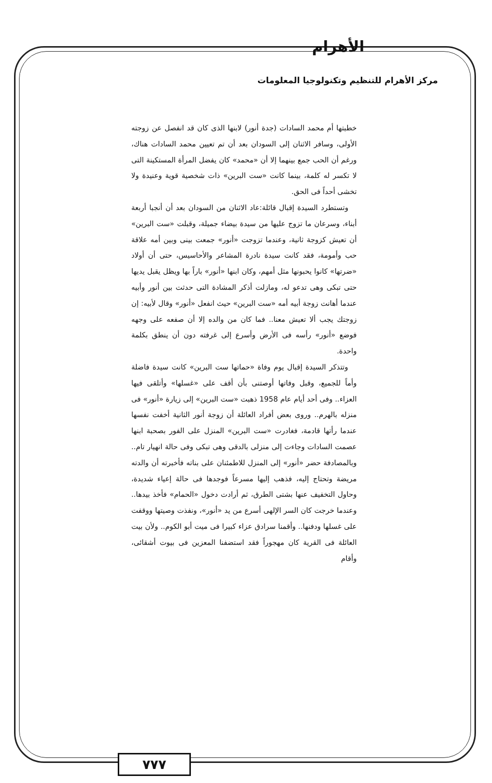الأهرام
مركز الأهرام للتنظيم وتكنولوجيا المعلومات
خطبتها أم محمد السادات (جدة أنور) لابنها الذى كان قد انفصل عن زوجته الأولى، وسافر الاثنان إلى السودان بعد أن تم تعيين محمد السادات هناك، ورغم أن الحب جمع بينهما إلا أن «محمد» كان يفضل المرأة المستكينة التى لا تكسر له كلمة، بينما كانت «ست البرين» ذات شخصية قوية وعنيدة ولا تخشى أحداً فى الحق.
وتستطرد السيدة إقبال قائلة:عاد الاثنان من السودان بعد أن أنجبا أربعة أبناء، وسرعان ما تزوج عليها من سيدة بيضاء جميلة، وقبلت «ست البرين» أن تعيش كزوجة ثانية، وعندما تزوجت «أنور» جمعت بينى وبين أمه علاقة حب وأمومة، فقد كانت سيدة نادرة المشاعر والأحاسيس، حتى أن أولاد «ضرتها» كانوا يحبونها مثل أمهم، وكان ابنها «أنور» باراً بها ويظل يقبل يديها حتى تبكى وهى تدعو له، ومازلت أذكر المشادة التى حدثت بين أنور وأبيه عندما أهانت زوجة أبيه أمه «ست البرين» حيث انفعل «أنور» وقال لأبيه: إن زوجتك يجب ألا تعيش معنا.. فما كان من والده إلا أن صفعه على وجهه فوضع «أنور» رأسه فى الأرض وأسرع إلى غرفته دون أن ينطق بكلمة واحدة.
وتتذكر السيدة إقبال يوم وفاة «حماتها ست البرين» كانت سيدة فاضلة وأماً للجميع، وقبل وفاتها أوصتنى بأن أقف على «غسلها» وأتلقى فيها العزاء.. وفى أحد أيام عام 1958 ذهبت «ست البرين» إلى زيارة «أنور» فى منزله بالهرم.. وروى بعض أفراد العائلة أن زوجة أنور الثانية أخفت نفسها عندما رأتها قادمة، فغادرت «ست البرين» المنزل على الفور بصحبة ابنها عصمت السادات وجاءت إلى منزلى بالدقى وهى تبكى وفى حالة انهيار تام.. وبالمصادفة حضر «أنور» إلى المنزل للاطمئنان على بناته فأخبرته أن والدته مريضة وتحتاج إليه، فذهب إليها مسرعاً فوجدها فى حالة إعياء شديدة، وحاول التخفيف عنها بشتى الطرق، ثم أرادت دخول «الحمام» فأخذ بيدها.. وعندما خرجت كان السر الإلهى أسرع من يد «أنور»، ونفذت وصيتها ووقفت على غسلها ودفنها.. وأقمنا سرادق عزاء كبيرا فى ميت أبو الكوم.. ولأن بيت العائلة فى القرية كان مهجوراً فقد استضفنا المعزين فى بيوت أشقائى، وأقام
٧٧٧